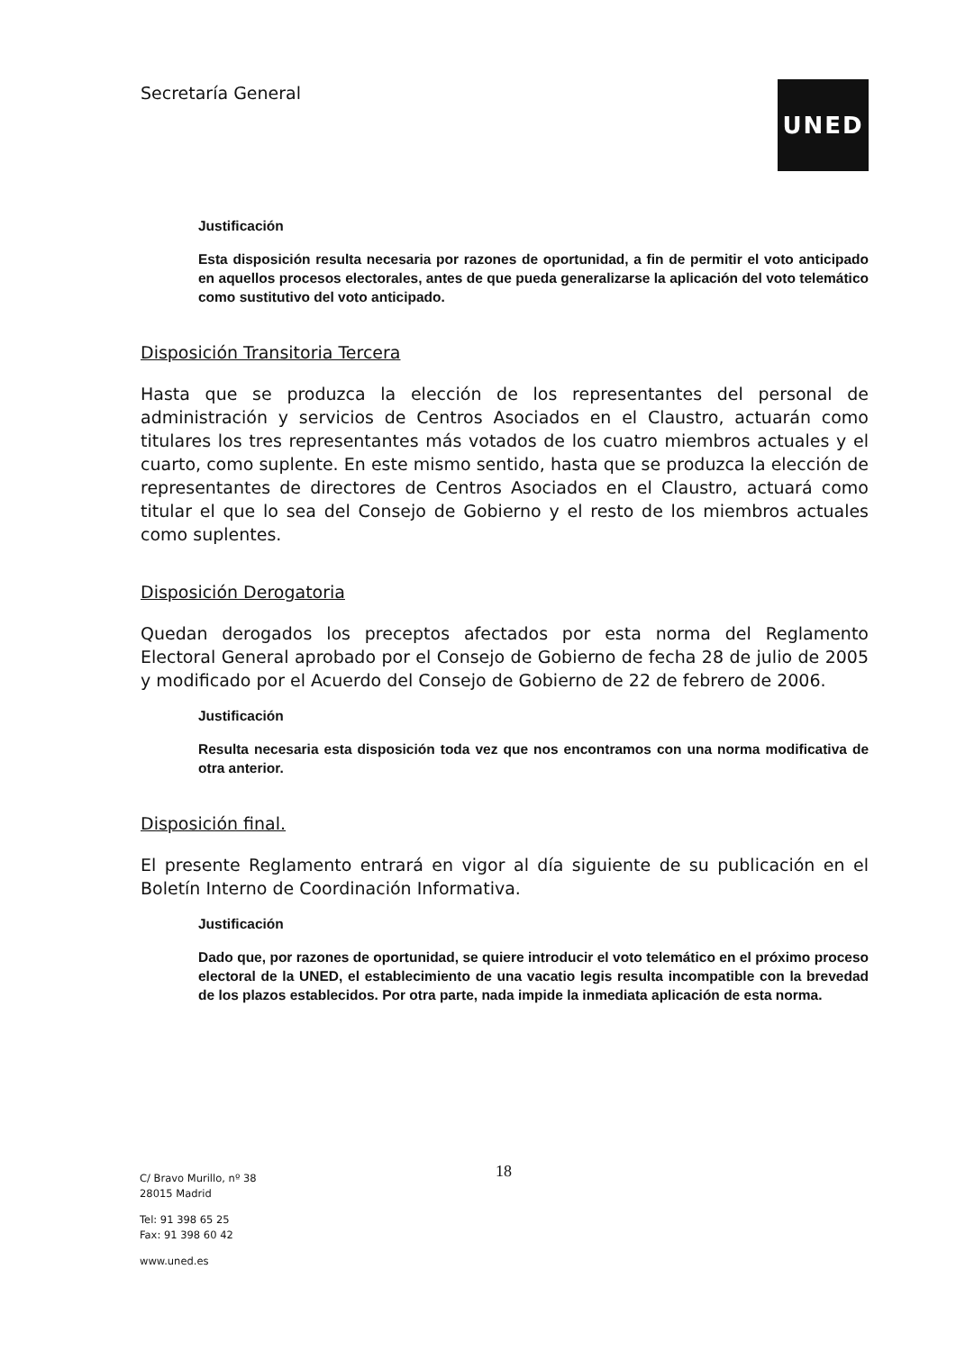Secretaría General UNED
Justificación
Esta disposición resulta necesaria por razones de oportunidad, a fin de permitir el voto anticipado en aquellos procesos electorales, antes de que pueda generalizarse la aplicación del voto telemático como sustitutivo del voto anticipado.
Disposición Transitoria Tercera
Hasta que se produzca la elección de los representantes del personal de administración y servicios de Centros Asociados en el Claustro, actuarán como titulares los tres representantes más votados de los cuatro miembros actuales y el cuarto, como suplente. En este mismo sentido, hasta que se produzca la elección de representantes de directores de Centros Asociados en el Claustro, actuará como titular el que lo sea del Consejo de Gobierno y el resto de los miembros actuales como suplentes.
Disposición Derogatoria
Quedan derogados los preceptos afectados por esta norma del Reglamento Electoral General aprobado por el Consejo de Gobierno de fecha 28 de julio de 2005 y modificado por el Acuerdo del Consejo de Gobierno de 22 de febrero de 2006.
Justificación
Resulta necesaria esta disposición toda vez que nos encontramos con una norma modificativa de otra anterior.
Disposición final.
El presente Reglamento entrará en vigor al día siguiente de su publicación en el Boletín Interno de Coordinación Informativa.
Justificación
Dado que, por razones de oportunidad, se quiere introducir el voto telemático en el próximo proceso electoral de la UNED, el establecimiento de una vacatio legis resulta incompatible con la brevedad de los plazos establecidos. Por otra parte, nada impide la inmediata aplicación de esta norma.
18
C/ Bravo Murillo, nº 38
28015 Madrid
Tel: 91 398 65 25
Fax: 91 398 60 42
www.uned.es